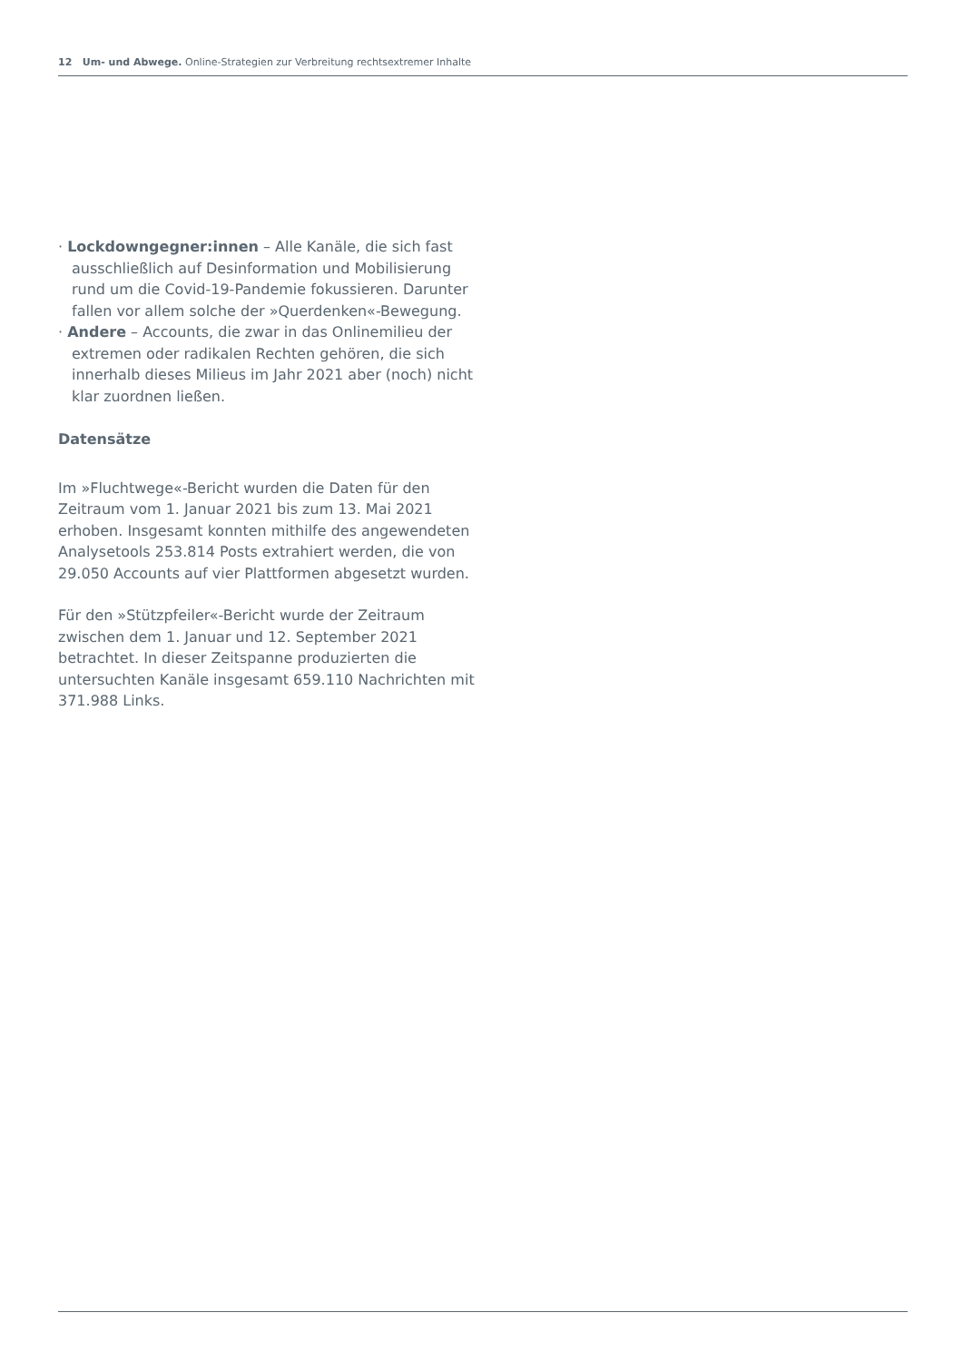12 Um- und Abwege. Online-Strategien zur Verbreitung rechtsextremer Inhalte
· Lockdowngegner:innen – Alle Kanäle, die sich fast ausschließlich auf Desinformation und Mobilisierung rund um die Covid-19-Pandemie fokussieren. Darunter fallen vor allem solche der »Querdenken«-Bewegung.
· Andere – Accounts, die zwar in das Onlinemilieu der extremen oder radikalen Rechten gehören, die sich innerhalb dieses Milieus im Jahr 2021 aber (noch) nicht klar zuordnen ließen.
Datensätze
Im »Fluchtwege«-Bericht wurden die Daten für den Zeitraum vom 1. Januar 2021 bis zum 13. Mai 2021 erhoben. Insgesamt konnten mithilfe des angewendeten Analysetools 253.814 Posts extrahiert werden, die von 29.050 Accounts auf vier Plattformen abgesetzt wurden.
Für den »Stützpfeiler«-Bericht wurde der Zeitraum zwischen dem 1. Januar und 12. September 2021 betrachtet. In dieser Zeitspanne produzierten die untersuchten Kanäle insgesamt 659.110 Nachrichten mit 371.988 Links.